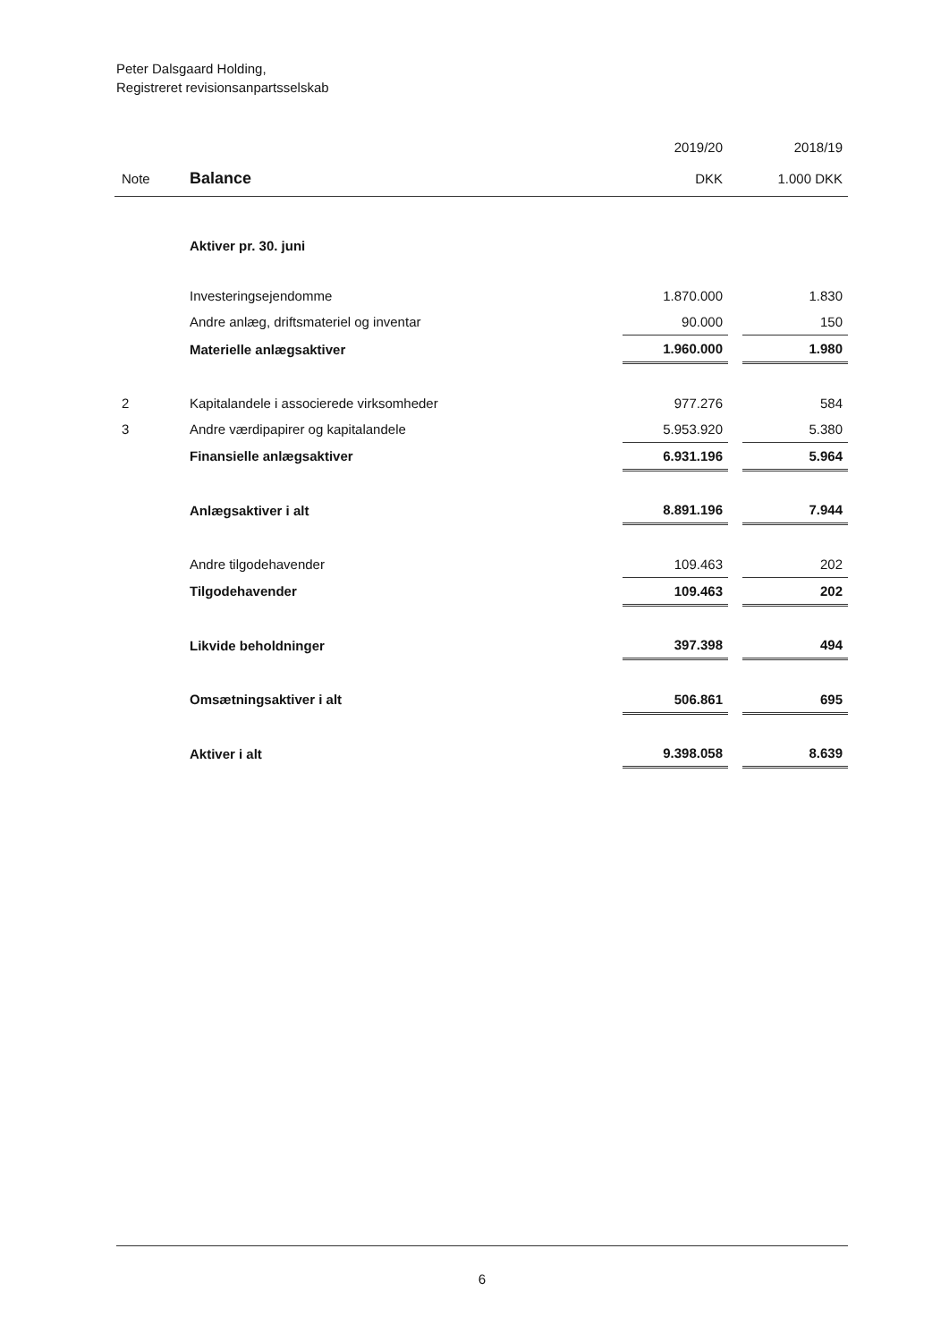Peter Dalsgaard Holding,
Registreret revisionsanpartsselskab
| | | 2019/20 | | 2018/19 |
| Note | Balance | DKK | | 1.000 DKK |
| | Aktiver pr. 30. juni | | | |
| | Investeringsejendomme | 1.870.000 | | 1.830 |
| | Andre anlæg, driftsmateriel og inventar | 90.000 | | 150 |
| | Materielle anlægsaktiver | 1.960.000 | | 1.980 |
| 2 | Kapitalandele i associerede virksomheder | 977.276 | | 584 |
| 3 | Andre værdipapirer og kapitalandele | 5.953.920 | | 5.380 |
| | Finansielle anlægsaktiver | 6.931.196 | | 5.964 |
| | Anlægsaktiver i alt | 8.891.196 | | 7.944 |
| | Andre tilgodehavender | 109.463 | | 202 |
| | Tilgodehavender | 109.463 | | 202 |
| | Likvide beholdninger | 397.398 | | 494 |
| | Omsætningsaktiver i alt | 506.861 | | 695 |
| | Aktiver i alt | 9.398.058 | | 8.639 |
6